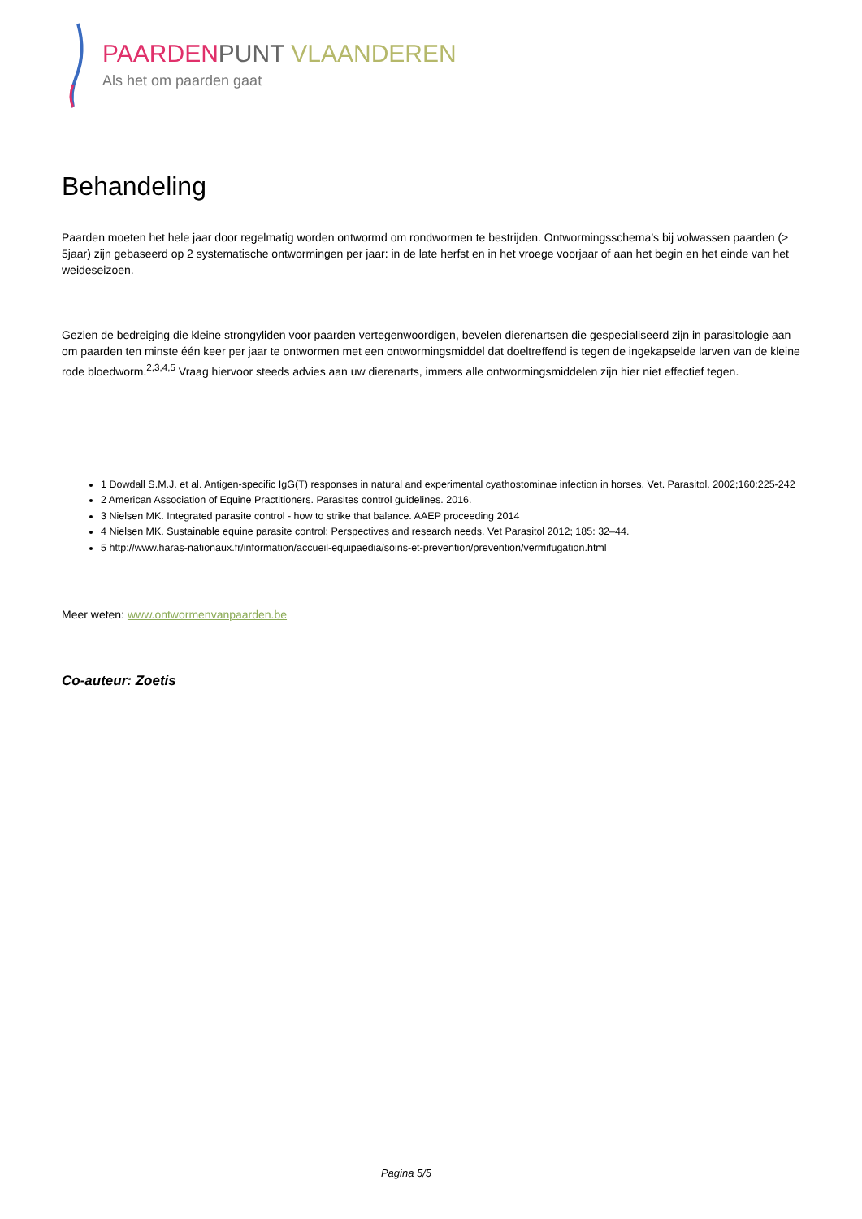PAARDEN PUNT VLAANDEREN
Als het om paarden gaat
Behandeling
Paarden moeten het hele jaar door regelmatig worden ontwormd om rondwormen te bestrijden. Ontwormingsschema’s bij volwassen paarden (> 5jaar) zijn gebaseerd op 2 systematische ontwormingen per jaar: in de late herfst en in het vroege voorjaar of aan het begin en het einde van het weideseizoen.
Gezien de bedreiging die kleine strongyliden voor paarden vertegenwoordigen, bevelen dierenartsen die gespecialiseerd zijn in parasitologie aan om paarden ten minste één keer per jaar te ontwormen met een ontwormingsmiddel dat doeltreffend is tegen de ingekapselde larven van de kleine rode bloedworm.<sup>2,3,4,5</sup> Vraag hiervoor steeds advies aan uw dierenarts, immers alle ontwormingsmiddelen zijn hier niet effectief tegen.
1 Dowdall S.M.J. et al. Antigen-specific IgG(T) responses in natural and experimental cyathostominae infection in horses. Vet. Parasitol. 2002;160:225-242
2 American Association of Equine Practitioners. Parasites control guidelines. 2016.
3 Nielsen MK. Integrated parasite control - how to strike that balance. AAEP proceeding 2014
4 Nielsen MK. Sustainable equine parasite control: Perspectives and research needs. Vet Parasitol 2012; 185: 32–44.
5 http://www.haras-nationaux.fr/information/accueil-equipaedia/soins-et-prevention/prevention/vermifugation.html
Meer weten: www.ontwormenvanpaarden.be
Co-auteur: Zoetis
Pagina 5/5